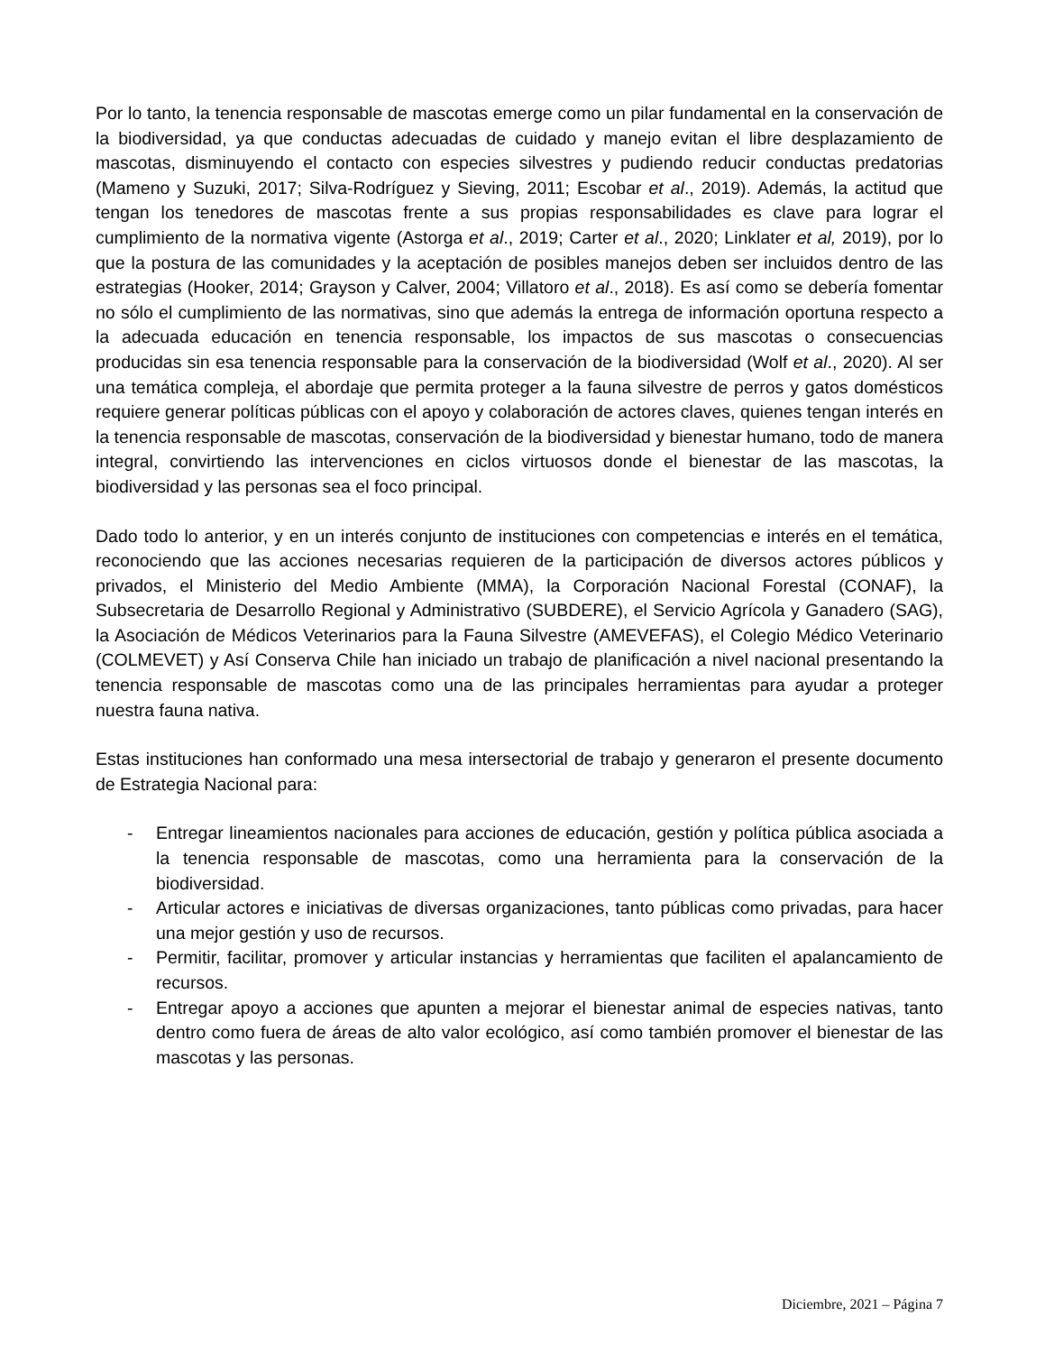Por lo tanto, la tenencia responsable de mascotas emerge como un pilar fundamental en la conservación de la biodiversidad, ya que conductas adecuadas de cuidado y manejo evitan el libre desplazamiento de mascotas, disminuyendo el contacto con especies silvestres y pudiendo reducir conductas predatorias (Mameno y Suzuki, 2017; Silva-Rodríguez y Sieving, 2011; Escobar et al., 2019). Además, la actitud que tengan los tenedores de mascotas frente a sus propias responsabilidades es clave para lograr el cumplimiento de la normativa vigente (Astorga et al., 2019; Carter et al., 2020; Linklater et al, 2019), por lo que la postura de las comunidades y la aceptación de posibles manejos deben ser incluidos dentro de las estrategias (Hooker, 2014; Grayson y Calver, 2004; Villatoro et al., 2018). Es así como se debería fomentar no sólo el cumplimiento de las normativas, sino que además la entrega de información oportuna respecto a la adecuada educación en tenencia responsable, los impactos de sus mascotas o consecuencias producidas sin esa tenencia responsable para la conservación de la biodiversidad (Wolf et al., 2020). Al ser una temática compleja, el abordaje que permita proteger a la fauna silvestre de perros y gatos domésticos requiere generar políticas públicas con el apoyo y colaboración de actores claves, quienes tengan interés en la tenencia responsable de mascotas, conservación de la biodiversidad y bienestar humano, todo de manera integral, convirtiendo las intervenciones en ciclos virtuosos donde el bienestar de las mascotas, la biodiversidad y las personas sea el foco principal.
Dado todo lo anterior, y en un interés conjunto de instituciones con competencias e interés en el temática, reconociendo que las acciones necesarias requieren de la participación de diversos actores públicos y privados, el Ministerio del Medio Ambiente (MMA), la Corporación Nacional Forestal (CONAF), la Subsecretaria de Desarrollo Regional y Administrativo (SUBDERE), el Servicio Agrícola y Ganadero (SAG), la Asociación de Médicos Veterinarios para la Fauna Silvestre (AMEVEFAS), el Colegio Médico Veterinario (COLMEVET) y Así Conserva Chile han iniciado un trabajo de planificación a nivel nacional presentando la tenencia responsable de mascotas como una de las principales herramientas para ayudar a proteger nuestra fauna nativa.
Estas instituciones han conformado una mesa intersectorial de trabajo y generaron el presente documento de Estrategia Nacional para:
- Entregar lineamientos nacionales para acciones de educación, gestión y política pública asociada a la tenencia responsable de mascotas, como una herramienta para la conservación de la biodiversidad.
- Articular actores e iniciativas de diversas organizaciones, tanto públicas como privadas, para hacer una mejor gestión y uso de recursos.
- Permitir, facilitar, promover y articular instancias y herramientas que faciliten el apalancamiento de recursos.
- Entregar apoyo a acciones que apunten a mejorar el bienestar animal de especies nativas, tanto dentro como fuera de áreas de alto valor ecológico, así como también promover el bienestar de las mascotas y las personas.
Diciembre, 2021 – Página 7